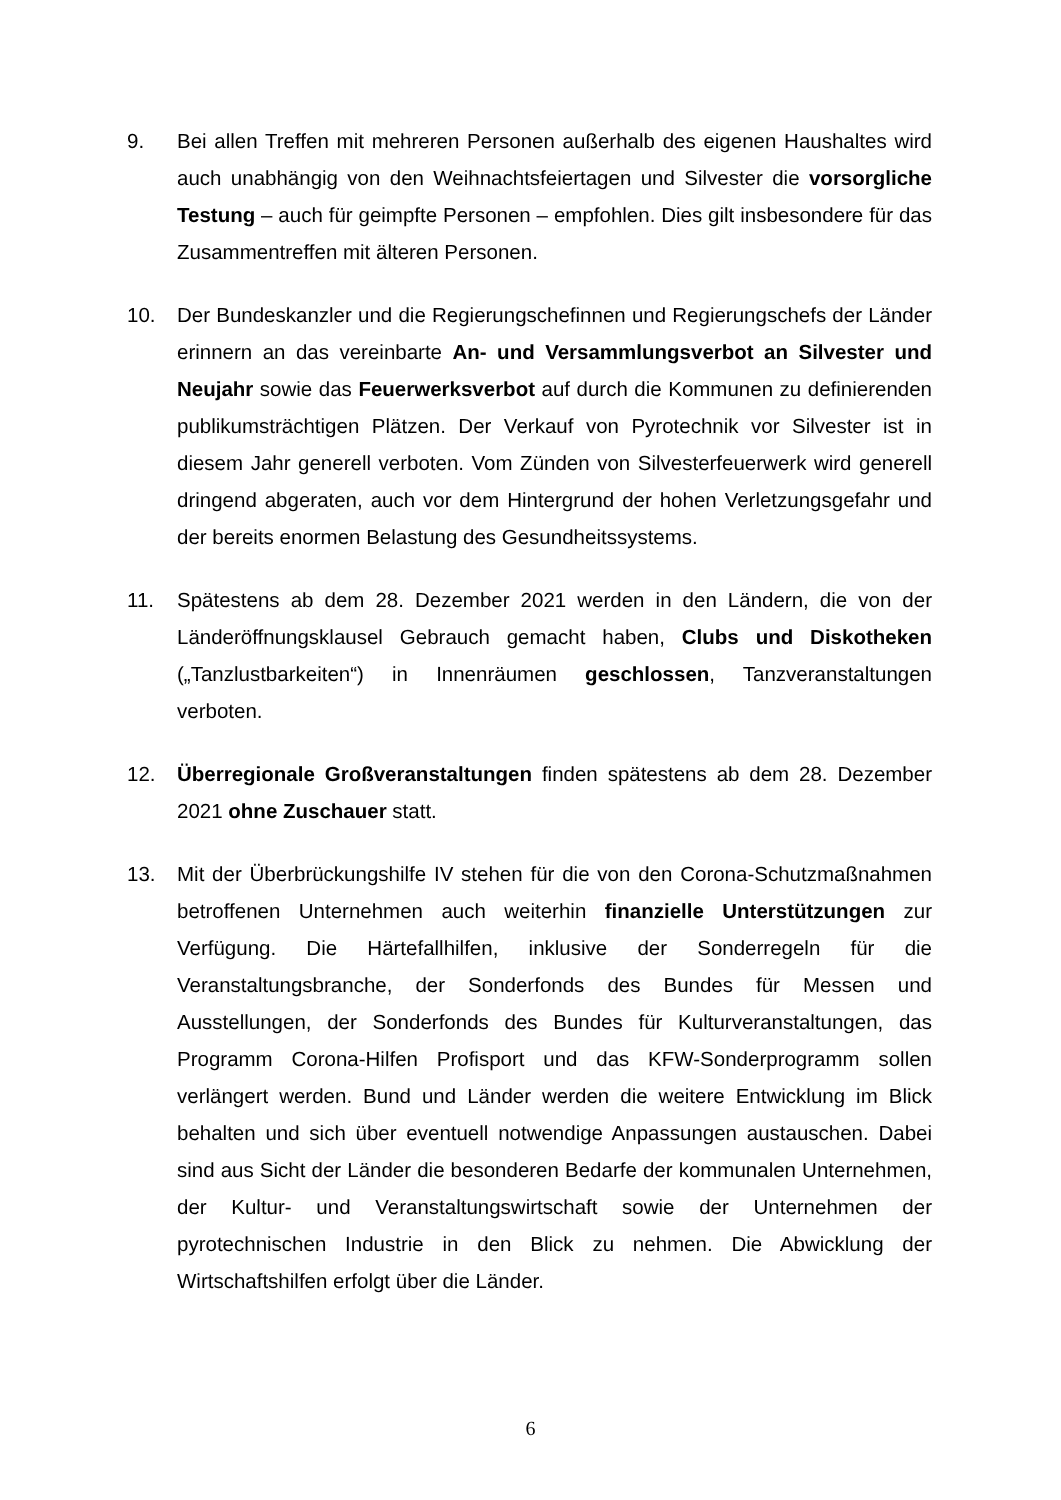9. Bei allen Treffen mit mehreren Personen außerhalb des eigenen Haushaltes wird auch unabhängig von den Weihnachtsfeiertagen und Silvester die vorsorgliche Testung – auch für geimpfte Personen – empfohlen. Dies gilt insbesondere für das Zusammentreffen mit älteren Personen.
10. Der Bundeskanzler und die Regierungschefinnen und Regierungschefs der Länder erinnern an das vereinbarte An- und Versammlungsverbot an Silvester und Neujahr sowie das Feuerwerksverbot auf durch die Kommunen zu definierenden publikumsträchtigen Plätzen. Der Verkauf von Pyrotechnik vor Silvester ist in diesem Jahr generell verboten. Vom Zünden von Silvesterfeuerwerk wird generell dringend abgeraten, auch vor dem Hintergrund der hohen Verletzungsgefahr und der bereits enormen Belastung des Gesundheitssystems.
11. Spätestens ab dem 28. Dezember 2021 werden in den Ländern, die von der Länderöffnungsklausel Gebrauch gemacht haben, Clubs und Diskotheken („Tanzlustbarkeiten“) in Innenräumen geschlossen, Tanzveranstaltungen verboten.
12. Überregionale Großveranstaltungen finden spätestens ab dem 28. Dezember 2021 ohne Zuschauer statt.
13. Mit der Überbrückungshilfe IV stehen für die von den Corona-Schutzmaßnahmen betroffenen Unternehmen auch weiterhin finanzielle Unterstützungen zur Verfügung. Die Härtefallhilfen, inklusive der Sonderregeln für die Veranstaltungsbranche, der Sonderfonds des Bundes für Messen und Ausstellungen, der Sonderfonds des Bundes für Kulturveranstaltungen, das Programm Corona-Hilfen Profisport und das KFW-Sonderprogramm sollen verlängert werden. Bund und Länder werden die weitere Entwicklung im Blick behalten und sich über eventuell notwendige Anpassungen austauschen. Dabei sind aus Sicht der Länder die besonderen Bedarfe der kommunalen Unternehmen, der Kultur- und Veranstaltungswirtschaft sowie der Unternehmen der pyrotechnischen Industrie in den Blick zu nehmen. Die Abwicklung der Wirtschaftshilfen erfolgt über die Länder.
6